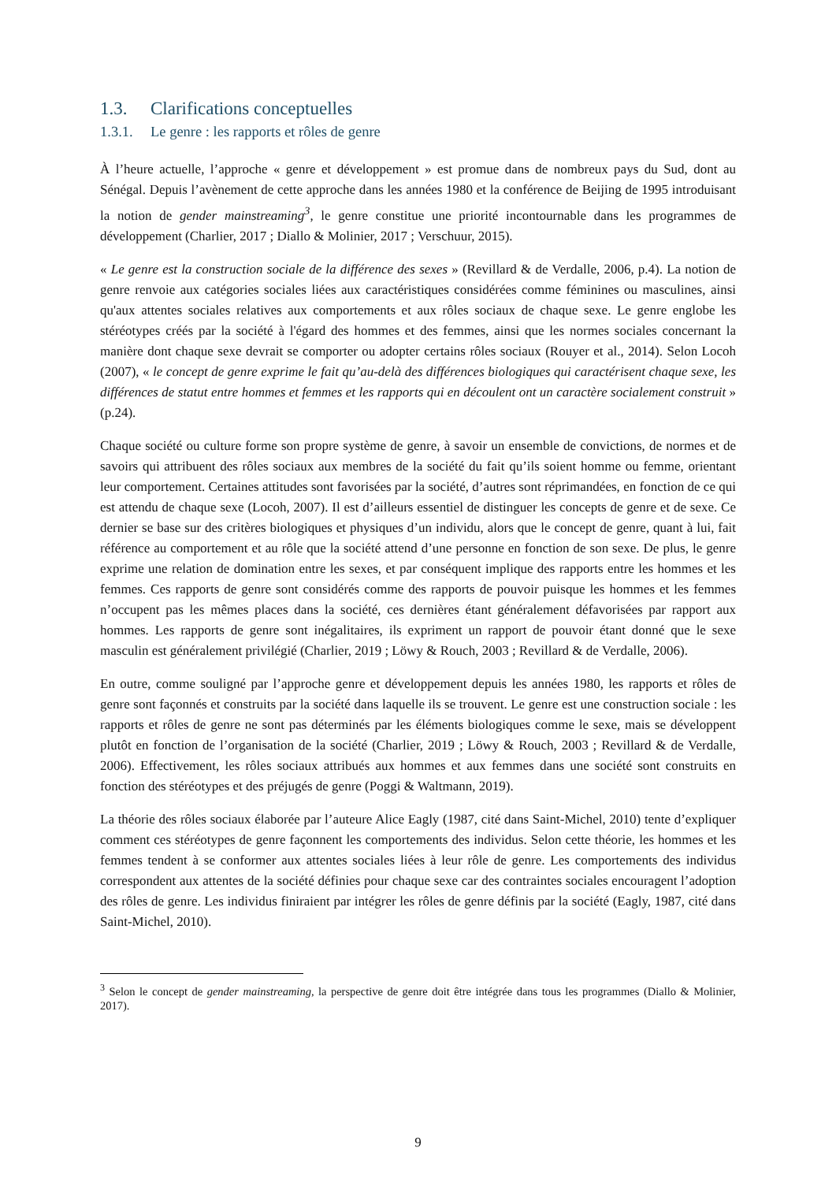1.3. Clarifications conceptuelles
1.3.1. Le genre : les rapports et rôles de genre
À l’heure actuelle, l’approche « genre et développement » est promue dans de nombreux pays du Sud, dont au Sénégal. Depuis l’avènement de cette approche dans les années 1980 et la conférence de Beijing de 1995 introduisant la notion de gender mainstreaming<sup>3</sup>, le genre constitue une priorité incontournable dans les programmes de développement (Charlier, 2017 ; Diallo & Molinier, 2017 ; Verschuur, 2015).
« Le genre est la construction sociale de la différence des sexes » (Revillard & de Verdalle, 2006, p.4). La notion de genre renvoie aux catégories sociales liées aux caractéristiques considérées comme féminines ou masculines, ainsi qu'aux attentes sociales relatives aux comportements et aux rôles sociaux de chaque sexe. Le genre englobe les stéréotypes créés par la société à l'égard des hommes et des femmes, ainsi que les normes sociales concernant la manière dont chaque sexe devrait se comporter ou adopter certains rôles sociaux (Rouyer et al., 2014). Selon Locoh (2007), « le concept de genre exprime le fait qu’au-delà des différences biologiques qui caractérisent chaque sexe, les différences de statut entre hommes et femmes et les rapports qui en découlent ont un caractère socialement construit » (p.24).
Chaque société ou culture forme son propre système de genre, à savoir un ensemble de convictions, de normes et de savoirs qui attribuent des rôles sociaux aux membres de la société du fait qu’ils soient homme ou femme, orientant leur comportement. Certaines attitudes sont favorisées par la société, d’autres sont réprimandées, en fonction de ce qui est attendu de chaque sexe (Locoh, 2007). Il est d’ailleurs essentiel de distinguer les concepts de genre et de sexe. Ce dernier se base sur des critères biologiques et physiques d’un individu, alors que le concept de genre, quant à lui, fait référence au comportement et au rôle que la société attend d’une personne en fonction de son sexe. De plus, le genre exprime une relation de domination entre les sexes, et par conséquent implique des rapports entre les hommes et les femmes. Ces rapports de genre sont considérés comme des rapports de pouvoir puisque les hommes et les femmes n’occupent pas les mêmes places dans la société, ces dernières étant généralement défavorisées par rapport aux hommes. Les rapports de genre sont inégalitaires, ils expriment un rapport de pouvoir étant donné que le sexe masculin est généralement privilégié (Charlier, 2019 ; Löwy & Rouch, 2003 ; Revillard & de Verdalle, 2006).
En outre, comme souligné par l’approche genre et développement depuis les années 1980, les rapports et rôles de genre sont façonnés et construits par la société dans laquelle ils se trouvent. Le genre est une construction sociale : les rapports et rôles de genre ne sont pas déterminés par les éléments biologiques comme le sexe, mais se développent plutôt en fonction de l’organisation de la société (Charlier, 2019 ; Löwy & Rouch, 2003 ; Revillard & de Verdalle, 2006). Effectivement, les rôles sociaux attribués aux hommes et aux femmes dans une société sont construits en fonction des stéréotypes et des préjugés de genre (Poggi & Waltmann, 2019).
La théorie des rôles sociaux élaborée par l’auteure Alice Eagly (1987, cité dans Saint-Michel, 2010) tente d’expliquer comment ces stéréotypes de genre façonnent les comportements des individus. Selon cette théorie, les hommes et les femmes tendent à se conformer aux attentes sociales liées à leur rôle de genre. Les comportements des individus correspondent aux attentes de la société définies pour chaque sexe car des contraintes sociales encouragent l’adoption des rôles de genre. Les individus finiraient par intégrer les rôles de genre définis par la société (Eagly, 1987, cité dans Saint-Michel, 2010).
<sup>3</sup> Selon le concept de gender mainstreaming, la perspective de genre doit être intégrée dans tous les programmes (Diallo & Molinier, 2017).
9